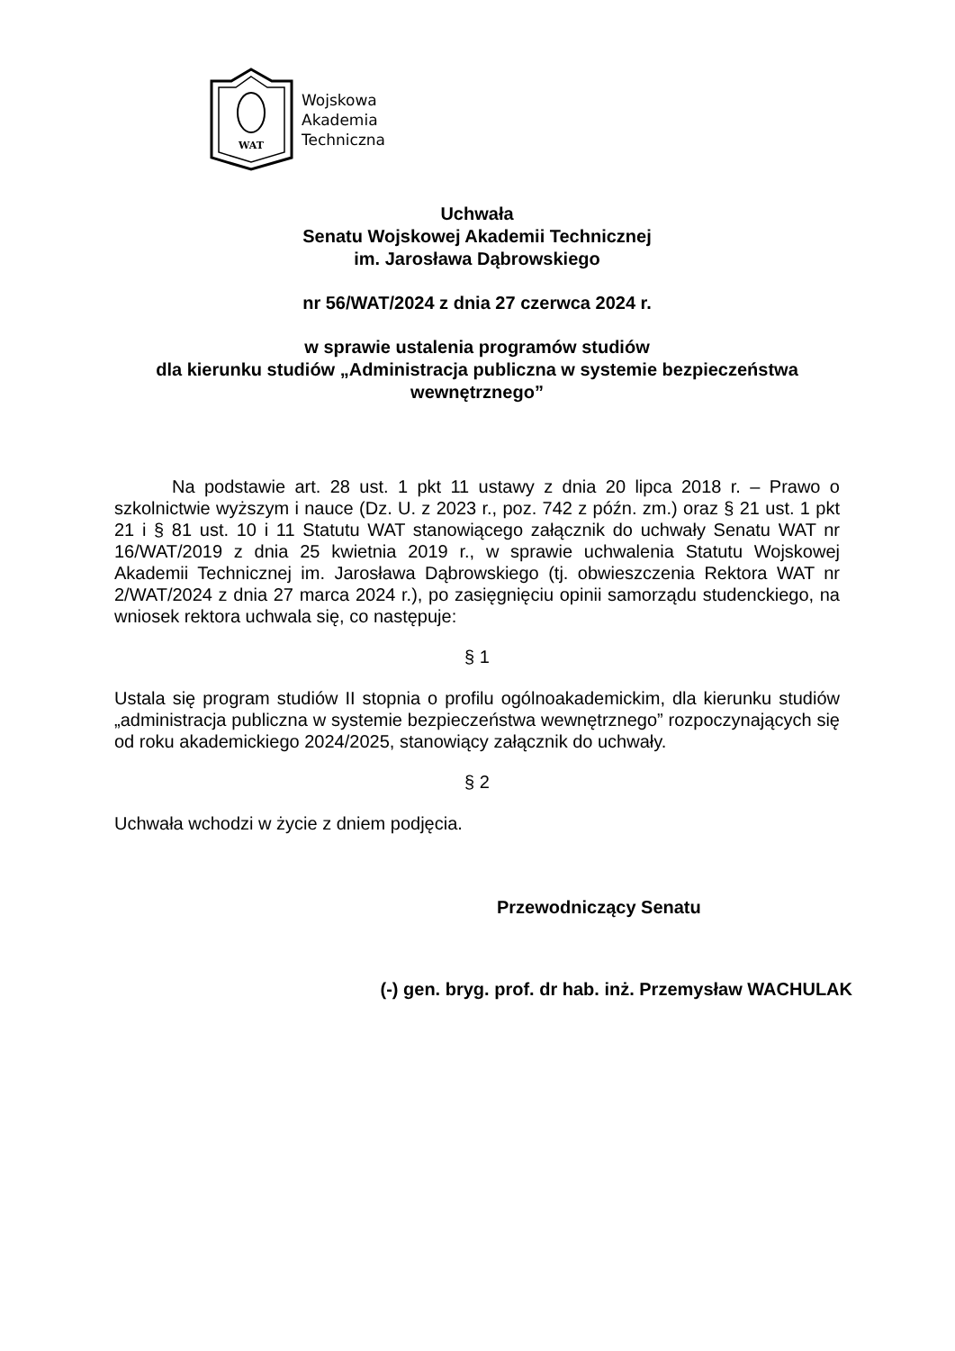WAT
Wojskowa
Akademia
Techniczna
Uchwała
Senatu Wojskowej Akademii Technicznej
im. Jarosława Dąbrowskiego
nr 56/WAT/2024 z dnia 27 czerwca 2024 r.
w sprawie ustalenia programów studiów
dla kierunku studiów „Administracja publiczna w systemie bezpieczeństwa wewnętrznego”
Na podstawie art. 28 ust. 1 pkt 11 ustawy z dnia 20 lipca 2018 r. – Prawo o szkolnictwie wyższym i nauce (Dz. U. z 2023 r., poz. 742 z późn. zm.) oraz § 21 ust. 1 pkt 21 i § 81 ust. 10 i 11 Statutu WAT stanowiącego załącznik do uchwały Senatu WAT nr 16/WAT/2019 z dnia 25 kwietnia 2019 r., w sprawie uchwalenia Statutu Wojskowej Akademii Technicznej im. Jarosława Dąbrowskiego (tj. obwieszczenia Rektora WAT nr 2/WAT/2024 z dnia 27 marca 2024 r.), po zasięgnięciu opinii samorządu studenckiego, na wniosek rektora uchwala się, co następuje:
§ 1
Ustala się program studiów II stopnia o profilu ogólnoakademickim, dla kierunku studiów „administracja publiczna w systemie bezpieczeństwa wewnętrznego” rozpoczynających się od roku akademickiego 2024/2025, stanowiący załącznik do uchwały.
§ 2
Uchwała wchodzi w życie z dniem podjęcia.
Przewodniczący Senatu
(-) gen. bryg. prof. dr hab. inż. Przemysław WACHULAK